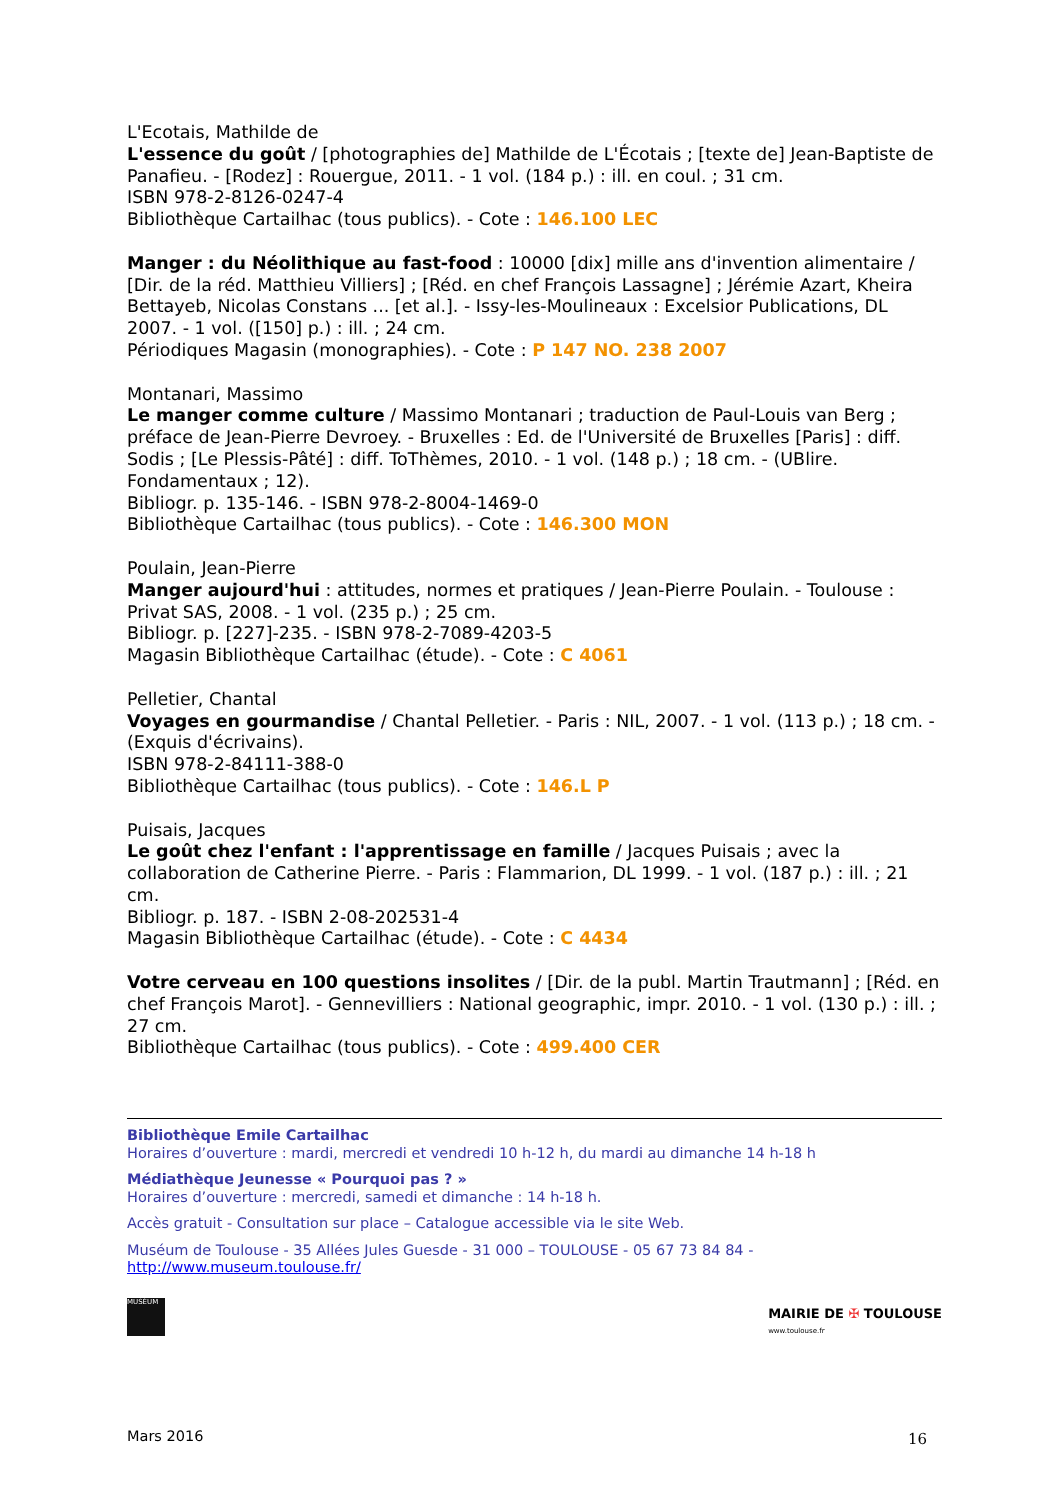L'Ecotais, Mathilde de
L'essence du goût / [photographies de] Mathilde de L'Écotais ; [texte de] Jean-Baptiste de Panafieu. - [Rodez] : Rouergue, 2011. - 1 vol. (184 p.) : ill. en coul. ; 31 cm.
ISBN 978-2-8126-0247-4
Bibliothèque Cartailhac (tous publics). - Cote : 146.100 LEC
Manger : du Néolithique au fast-food : 10000 [dix] mille ans d'invention alimentaire / [Dir. de la réd. Matthieu Villiers] ; [Réd. en chef François Lassagne] ; Jérémie Azart, Kheira Bettayeb, Nicolas Constans ... [et al.]. - Issy-les-Moulineaux : Excelsior Publications, DL 2007. - 1 vol. ([150] p.) : ill. ; 24 cm.
Périodiques Magasin (monographies). - Cote : P 147 NO. 238 2007
Montanari, Massimo
Le manger comme culture / Massimo Montanari ; traduction de Paul-Louis van Berg ; préface de Jean-Pierre Devroey. - Bruxelles : Ed. de l'Université de Bruxelles [Paris] : diff. Sodis ; [Le Plessis-Pâté] : diff. ToThèmes, 2010. - 1 vol. (148 p.) ; 18 cm. - (UBlire. Fondamentaux ; 12).
Bibliogr. p. 135-146. - ISBN 978-2-8004-1469-0
Bibliothèque Cartailhac (tous publics). - Cote : 146.300 MON
Poulain, Jean-Pierre
Manger aujourd'hui : attitudes, normes et pratiques / Jean-Pierre Poulain. - Toulouse : Privat SAS, 2008. - 1 vol. (235 p.) ; 25 cm.
Bibliogr. p. [227]-235. - ISBN 978-2-7089-4203-5
Magasin Bibliothèque Cartailhac (étude). - Cote : C 4061
Pelletier, Chantal
Voyages en gourmandise / Chantal Pelletier. - Paris : NIL, 2007. - 1 vol. (113 p.) ; 18 cm. - (Exquis d'écrivains).
ISBN 978-2-84111-388-0
Bibliothèque Cartailhac (tous publics). - Cote : 146.L P
Puisais, Jacques
Le goût chez l'enfant : l'apprentissage en famille / Jacques Puisais ; avec la collaboration de Catherine Pierre. - Paris : Flammarion, DL 1999. - 1 vol. (187 p.) : ill. ; 21 cm.
Bibliogr. p. 187. - ISBN 2-08-202531-4
Magasin Bibliothèque Cartailhac (étude). - Cote : C 4434
Votre cerveau en 100 questions insolites / [Dir. de la publ. Martin Trautmann] ; [Réd. en chef François Marot]. - Gennevilliers : National geographic, impr. 2010. - 1 vol. (130 p.) : ill. ; 27 cm.
Bibliothèque Cartailhac (tous publics). - Cote : 499.400 CER
Bibliothèque Emile Cartailhac
Horaires d’ouverture : mardi, mercredi et vendredi 10 h-12 h, du mardi au dimanche 14 h-18 h
Médiathèque Jeunesse « Pourquoi pas ? »
Horaires d’ouverture : mercredi, samedi et dimanche : 14 h-18 h.
Accès gratuit - Consultation sur place – Catalogue accessible via le site Web.
Muséum de Toulouse - 35 Allées Jules Guesde - 31 000 – TOULOUSE - 05 67 73 84 84 -
http://www.museum.toulouse.fr/
MUSÉUM
MAIRIE DE ✠ TOULOUSE
www.toulouse.fr
Mars 2016 16